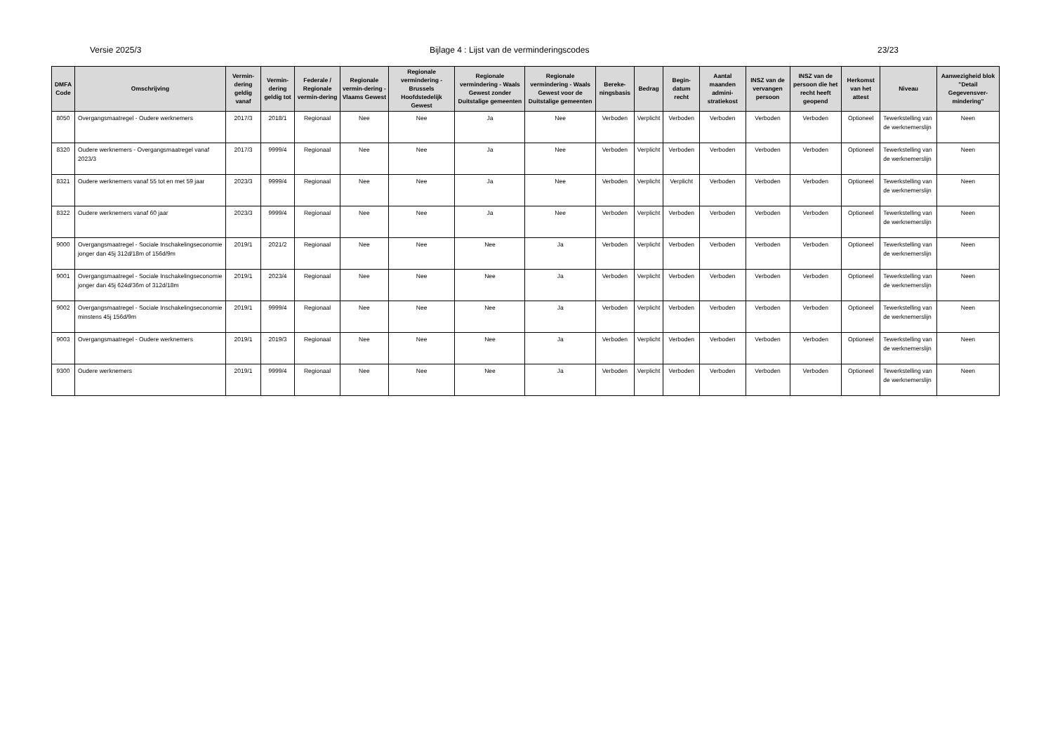Versie 2025/3 Bijlage 4 : Lijst van de verminderingscodes 23/23
| DMFA Code | Omschrijving | Vermin-dering geldig vanaf | Vermin-dering geldig tot | Federale / Regionale vermin-dering | Regionale vermin-dering - Vlaams Gewest | Regionale vermindering - Brussels Hoofdstedelijk Gewest | Regionale vermindering - Waals Gewest zonder Duitstalige gemeenten | Regionale vermindering - Waals Gewest voor de Duitstalige gemeenten | Bereke-ningsbasis | Bedrag | Begin-datum recht | Aantal maanden admini-stratiekost | INSZ van de vervangen persoon | INSZ van de persoon die het recht heeft geopend | Herkomst van het attest | Niveau | Aanwezigheid blok "Detail Gegevensver-mindering" |
| --- | --- | --- | --- | --- | --- | --- | --- | --- | --- | --- | --- | --- | --- | --- | --- | --- | --- |
| 8050 | Overgangsmaatregel - Oudere werknemers | 2017/3 | 2018/1 | Regionaal | Nee | Nee | Ja | Nee | Verboden | Verplicht | Verboden | Verboden | Verboden | Verboden | Optioneel | Tewerkstelling van de werknemerslijn | Neen |
| 8320 | Oudere werknemers - Overgangsmaatregel vanaf 2023/3 | 2017/3 | 9999/4 | Regionaal | Nee | Nee | Ja | Nee | Verboden | Verplicht | Verboden | Verboden | Verboden | Verboden | Optioneel | Tewerkstelling van de werknemerslijn | Neen |
| 8321 | Oudere werknemers vanaf 55 tot en met 59 jaar | 2023/3 | 9999/4 | Regionaal | Nee | Nee | Ja | Nee | Verboden | Verplicht | Verplicht | Verboden | Verboden | Verboden | Optioneel | Tewerkstelling van de werknemerslijn | Neen |
| 8322 | Oudere werknemers vanaf 60 jaar | 2023/3 | 9999/4 | Regionaal | Nee | Nee | Ja | Nee | Verboden | Verplicht | Verboden | Verboden | Verboden | Verboden | Optioneel | Tewerkstelling van de werknemerslijn | Neen |
| 9000 | Overgangsmaatregel - Sociale Inschakelingseconomie jonger dan 45j 312d/18m of 156d/9m | 2019/1 | 2021/2 | Regionaal | Nee | Nee | Nee | Ja | Verboden | Verplicht | Verboden | Verboden | Verboden | Verboden | Optioneel | Tewerkstelling van de werknemerslijn | Neen |
| 9001 | Overgangsmaatregel - Sociale Inschakelingseconomie jonger dan 45j 624d/36m of 312d/18m | 2019/1 | 2023/4 | Regionaal | Nee | Nee | Nee | Ja | Verboden | Verplicht | Verboden | Verboden | Verboden | Verboden | Optioneel | Tewerkstelling van de werknemerslijn | Neen |
| 9002 | Overgangsmaatregel - Sociale Inschakelingseconomie minstens 45j 156d/9m | 2019/1 | 9999/4 | Regionaal | Nee | Nee | Nee | Ja | Verboden | Verplicht | Verboden | Verboden | Verboden | Verboden | Optioneel | Tewerkstelling van de werknemerslijn | Neen |
| 9003 | Overgangsmaatregel - Oudere werknemers | 2019/1 | 2019/3 | Regionaal | Nee | Nee | Nee | Ja | Verboden | Verplicht | Verboden | Verboden | Verboden | Verboden | Optioneel | Tewerkstelling van de werknemerslijn | Neen |
| 9300 | Oudere werknemers | 2019/1 | 9999/4 | Regionaal | Nee | Nee | Nee | Ja | Verboden | Verplicht | Verboden | Verboden | Verboden | Verboden | Optioneel | Tewerkstelling van de werknemerslijn | Neen |